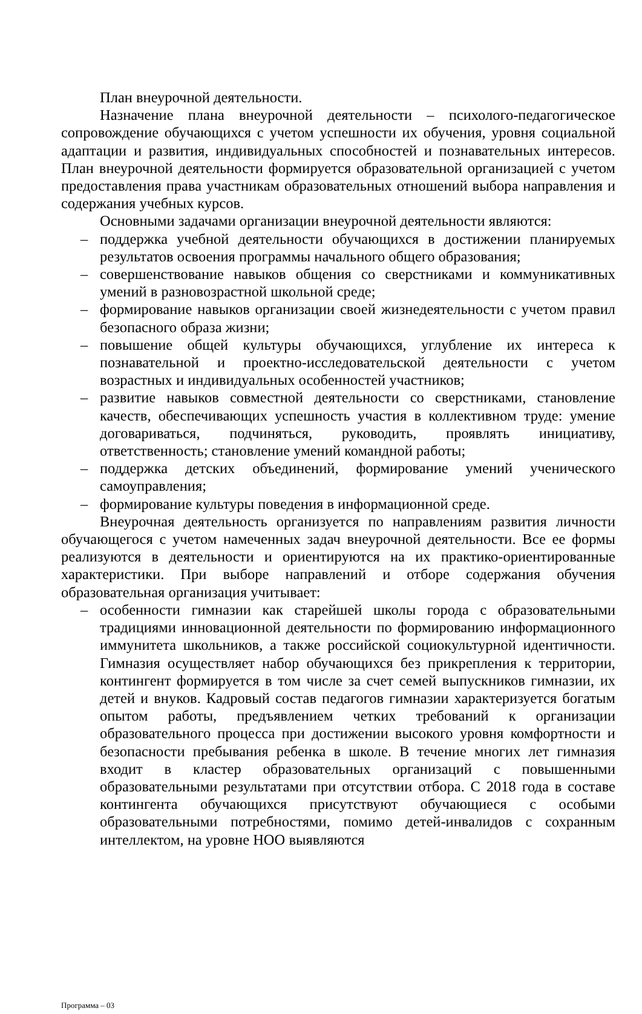План внеурочной деятельности.
Назначение плана внеурочной деятельности – психолого-педагогическое сопровождение обучающихся с учетом успешности их обучения, уровня социальной адаптации и развития, индивидуальных способностей и познавательных интересов. План внеурочной деятельности формируется образовательной организацией с учетом предоставления права участникам образовательных отношений выбора направления и содержания учебных курсов.
Основными задачами организации внеурочной деятельности являются:
– поддержка учебной деятельности обучающихся в достижении планируемых результатов освоения программы начального общего образования;
– совершенствование навыков общения со сверстниками и коммуникативных умений в разновозрастной школьной среде;
– формирование навыков организации своей жизнедеятельности с учетом правил безопасного образа жизни;
– повышение общей культуры обучающихся, углубление их интереса к познавательной и проектно-исследовательской деятельности с учетом возрастных и индивидуальных особенностей участников;
– развитие навыков совместной деятельности со сверстниками, становление качеств, обеспечивающих успешность участия в коллективном труде: умение договариваться, подчиняться, руководить, проявлять инициативу, ответственность; становление умений командной работы;
– поддержка детских объединений, формирование умений ученического самоуправления;
– формирование культуры поведения в информационной среде.
Внеурочная деятельность организуется по направлениям развития личности обучающегося с учетом намеченных задач внеурочной деятельности. Все ее формы реализуются в деятельности и ориентируются на их практико-ориентированные характеристики. При выборе направлений и отборе содержания обучения образовательная организация учитывает:
– особенности гимназии как старейшей школы города с образовательными традициями инновационной деятельности по формированию информационного иммунитета школьников, а также российской социокультурной идентичности. Гимназия осуществляет набор обучающихся без прикрепления к территории, контингент формируется в том числе за счет семей выпускников гимназии, их детей и внуков. Кадровый состав педагогов гимназии характеризуется богатым опытом работы, предъявлением четких требований к организации образовательного процесса при достижении высокого уровня комфортности и безопасности пребывания ребенка в школе. В течение многих лет гимназия входит в кластер образовательных организаций с повышенными образовательными результатами при отсутствии отбора. С 2018 года в составе контингента обучающихся присутствуют обучающиеся с особыми образовательными потребностями, помимо детей-инвалидов с сохранным интеллектом, на уровне НОО выявляются
Программа – 03